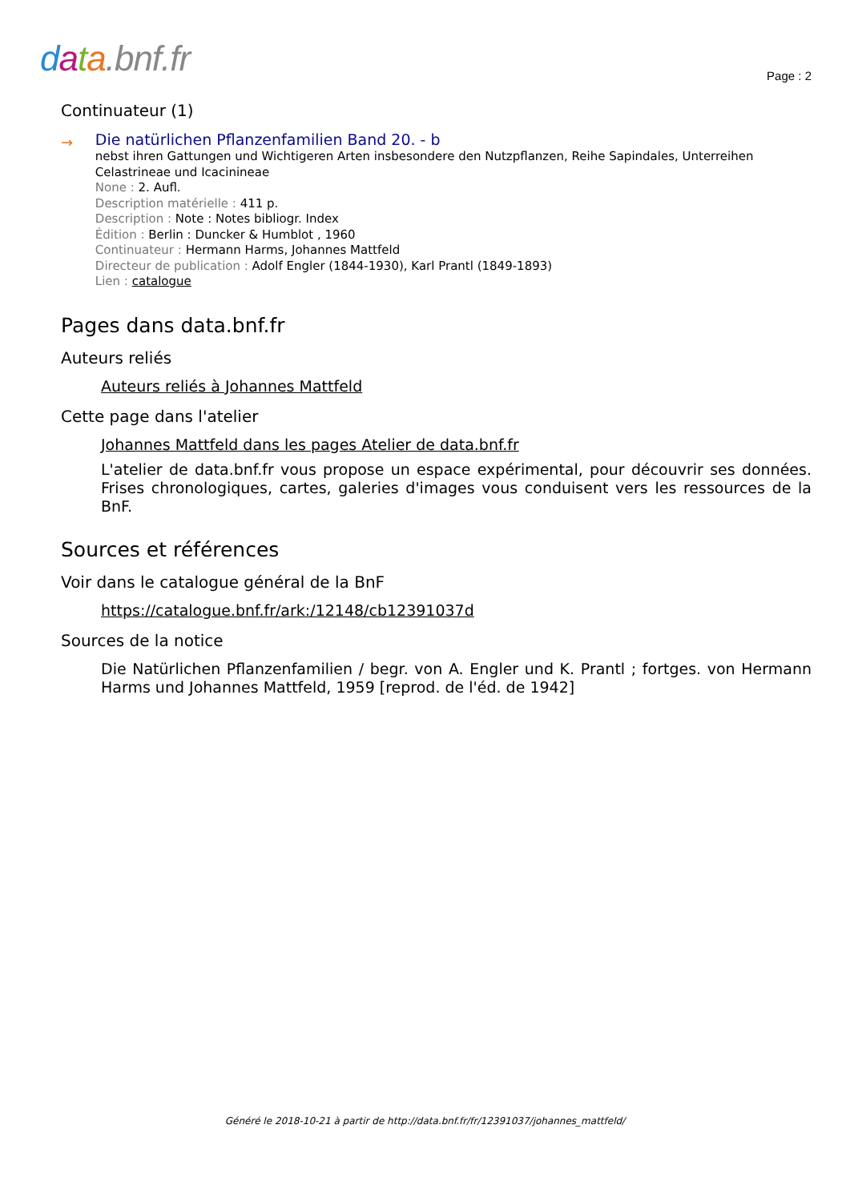data.bnf.fr Page : 2
Continuateur (1)
→
Die natürlichen Pflanzenfamilien Band 20. - b
nebst ihren Gattungen und Wichtigeren Arten insbesondere den Nutzpflanzen, Reihe Sapindales, Unterreihen Celastrineae und Icacinineae
None : 2. Aufl.
Description matérielle : 411 p.
Description : Note : Notes bibliogr. Index
Édition : Berlin : Duncker & Humblot , 1960
Continuateur : Hermann Harms, Johannes Mattfeld
Directeur de publication : Adolf Engler (1844-1930), Karl Prantl (1849-1893)
Lien : catalogue
Pages dans data.bnf.fr
Auteurs reliés
Auteurs reliés à Johannes Mattfeld
Cette page dans l'atelier
Johannes Mattfeld dans les pages Atelier de data.bnf.fr
L'atelier de data.bnf.fr vous propose un espace expérimental, pour découvrir ses données. Frises chronologiques, cartes, galeries d'images vous conduisent vers les ressources de la BnF.
Sources et références
Voir dans le catalogue général de la BnF
https://catalogue.bnf.fr/ark:/12148/cb12391037d
Sources de la notice
Die Natürlichen Pflanzenfamilien / begr. von A. Engler und K. Prantl ; fortges. von Hermann Harms und Johannes Mattfeld, 1959 [reprod. de l'éd. de 1942]
Généré le 2018-10-21 à partir de http://data.bnf.fr/fr/12391037/johannes_mattfeld/